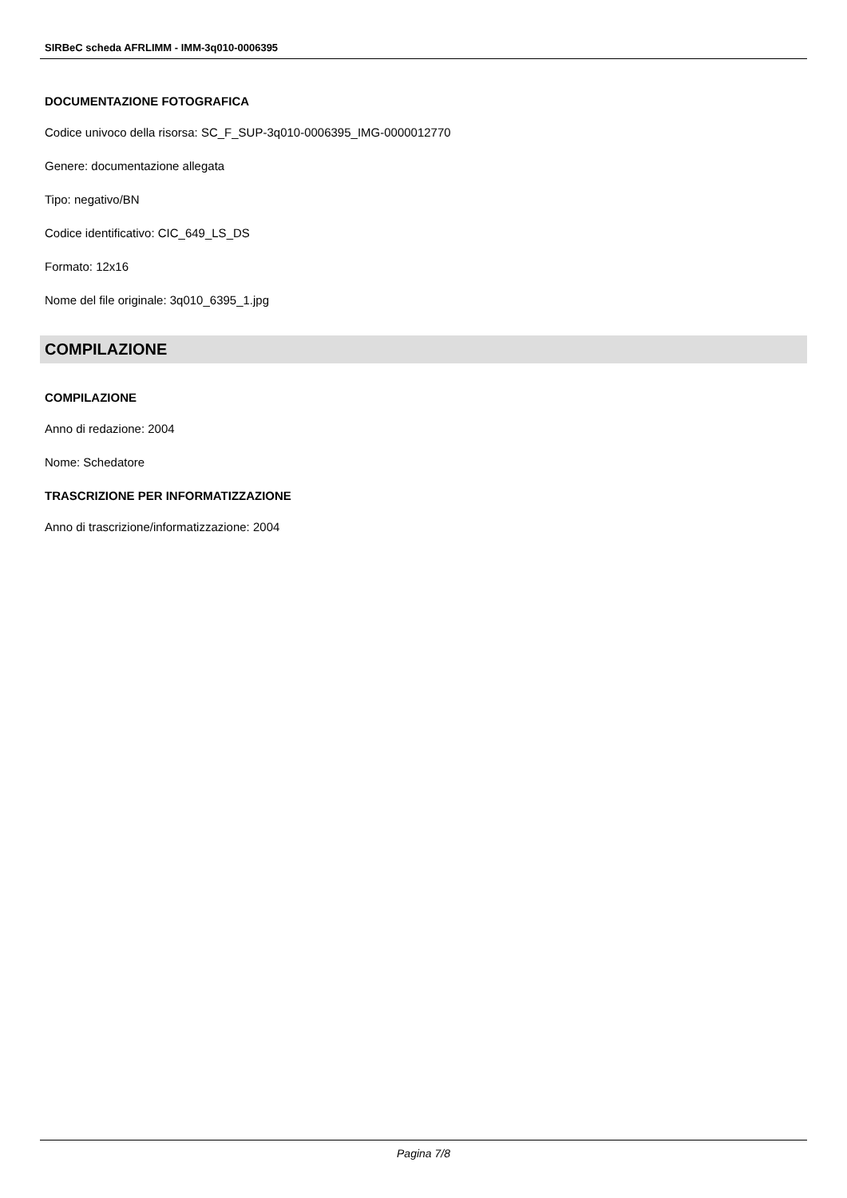SIRBeC scheda AFRLIMM - IMM-3q010-0006395
DOCUMENTAZIONE FOTOGRAFICA
Codice univoco della risorsa: SC_F_SUP-3q010-0006395_IMG-0000012770
Genere: documentazione allegata
Tipo: negativo/BN
Codice identificativo: CIC_649_LS_DS
Formato: 12x16
Nome del file originale: 3q010_6395_1.jpg
COMPILAZIONE
COMPILAZIONE
Anno di redazione: 2004
Nome: Schedatore
TRASCRIZIONE PER INFORMATIZZAZIONE
Anno di trascrizione/informatizzazione: 2004
Pagina 7/8